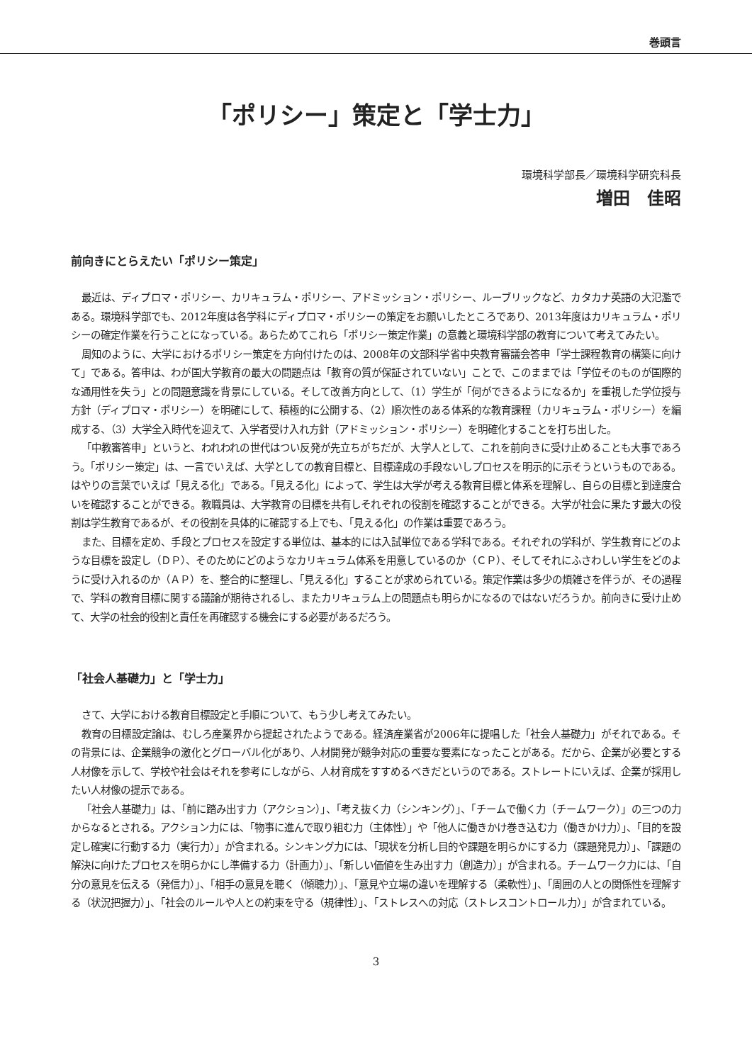巻頭言
「ポリシー」策定と「学士力」
環境科学部長／環境科学研究科長
増田　佳昭
前向きにとらえたい「ポリシー策定」
最近は、ディプロマ・ポリシー、カリキュラム・ポリシー、アドミッション・ポリシー、ルーブリックなど、カタカナ英語の大氾濫である。環境科学部でも、2012年度は各学科にディプロマ・ポリシーの策定をお願いしたところであり、2013年度はカリキュラム・ポリシーの確定作業を行うことになっている。あらためてこれら「ポリシー策定作業」の意義と環境科学部の教育について考えてみたい。
周知のように、大学におけるポリシー策定を方向付けたのは、2008年の文部科学省中央教育審議会答申「学士課程教育の構築に向けて」である。答申は、わが国大学教育の最大の問題点は「教育の質が保証されていない」ことで、このままでは「学位そのものが国際的な通用性を失う」との問題意識を背景にしている。そして改善方向として、（1）学生が「何ができるようになるか」を重視した学位授与方針（ディプロマ・ポリシー）を明確にして、積極的に公開する、（2）順次性のある体系的な教育課程（カリキュラム・ポリシー）を編成する、（3）大学全入時代を迎えて、入学者受け入れ方針（アドミッション・ポリシー）を明確化することを打ち出した。
「中教審答申」というと、われわれの世代はつい反発が先立ちがちだが、大学人として、これを前向きに受け止めることも大事であろう。「ポリシー策定」は、一言でいえば、大学としての教育目標と、目標達成の手段ないしプロセスを明示的に示そうというものである。はやりの言葉でいえば「見える化」である。「見える化」によって、学生は大学が考える教育目標と体系を理解し、自らの目標と到達度合いを確認することができる。教職員は、大学教育の目標を共有しそれぞれの役割を確認することができる。大学が社会に果たす最大の役割は学生教育であるが、その役割を具体的に確認する上でも、「見える化」の作業は重要であろう。
また、目標を定め、手段とプロセスを設定する単位は、基本的には入試単位である学科である。それぞれの学科が、学生教育にどのような目標を設定し（ＤＰ）、そのためにどのようなカリキュラム体系を用意しているのか（ＣＰ）、そしてそれにふさわしい学生をどのように受け入れるのか（ＡＰ）を、整合的に整理し、「見える化」することが求められている。策定作業は多少の煩雑さを伴うが、その過程で、学科の教育目標に関する議論が期待されるし、またカリキュラム上の問題点も明らかになるのではないだろうか。前向きに受け止めて、大学の社会的役割と責任を再確認する機会にする必要があるだろう。
「社会人基礎力」と「学士力」
さて、大学における教育目標設定と手順について、もう少し考えてみたい。
教育の目標設定論は、むしろ産業界から提起されたようである。経済産業省が2006年に提唱した「社会人基礎力」がそれである。その背景には、企業競争の激化とグローバル化があり、人材開発が競争対応の重要な要素になったことがある。だから、企業が必要とする人材像を示して、学校や社会はそれを参考にしながら、人材育成をすすめるべきだというのである。ストレートにいえば、企業が採用したい人材像の提示である。
「社会人基礎力」は、「前に踏み出す力（アクション）」、「考え抜く力（シンキング）」、「チームで働く力（チームワーク）」の三つの力からなるとされる。アクション力には、「物事に進んで取り組む力（主体性）」や「他人に働きかけ巻き込む力（働きかけ力）」、「目的を設定し確実に行動する力（実行力）」が含まれる。シンキング力には、「現状を分析し目的や課題を明らかにする力（課題発見力）」、「課題の解決に向けたプロセスを明らかにし準備する力（計画力）」、「新しい価値を生み出す力（創造力）」が含まれる。チームワーク力には、「自分の意見を伝える（発信力）」、「相手の意見を聴く（傾聴力）」、「意見や立場の違いを理解する（柔軟性）」、「周囲の人との関係性を理解する（状況把握力）」、「社会のルールや人との約束を守る（規律性）」、「ストレスへの対応（ストレスコントロール力）」が含まれている。
3